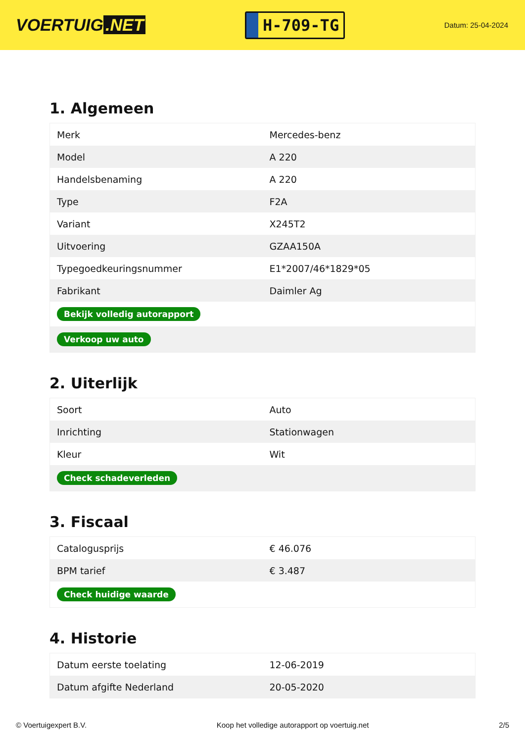VOERTUIG.NET
H-709-TG
Datum: 25-04-2024
1. Algemeen
| Merk | Mercedes-benz |
| Model | A 220 |
| Handelsbenaming | A 220 |
| Type | F2A |
| Variant | X245T2 |
| Uitvoering | GZAA150A |
| Typegoedkeuringsnummer | E1*2007/46*1829*05 |
| Fabrikant | Daimler Ag |
| Bekijk volledig autorapport | |
| Verkoop uw auto | |
2. Uiterlijk
| Soort | Auto |
| Inrichting | Stationwagen |
| Kleur | Wit |
| Check schadeverleden | |
3. Fiscaal
| Catalogusprijs | € 46.076 |
| BPM tarief | € 3.487 |
| Check huidige waarde | |
4. Historie
| Datum eerste toelating | 12-06-2019 |
| Datum afgifte Nederland | 20-05-2020 |
© Voertuigexpert B.V. Koop het volledige autorapport op voertuig.net 2/5